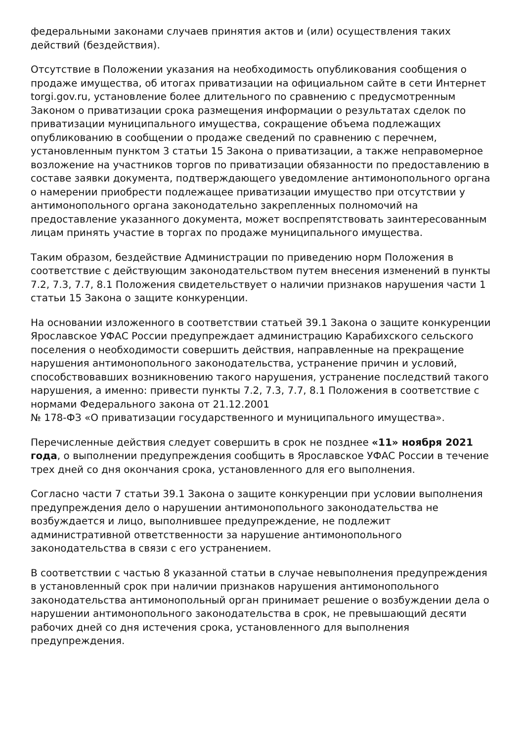федеральными законами случаев принятия актов и (или) осуществления таких действий (бездействия).
Отсутствие в Положении указания на необходимость опубликования сообщения о продаже имущества, об итогах приватизации на официальном сайте в сети Интернет torgi.gov.ru, установление более длительного по сравнению с предусмотренным Законом о приватизации срока размещения информации о результатах сделок по приватизации муниципального имущества, сокращение объема подлежащих опубликованию в сообщении о продаже сведений по сравнению с перечнем, установленным пунктом 3 статьи 15 Закона о приватизации, а также неправомерное возложение на участников торгов по приватизации обязанности по предоставлению в составе заявки документа, подтверждающего уведомление антимонопольного органа о намерении приобрести подлежащее приватизации имущество при отсутствии у антимонопольного органа законодательно закрепленных полномочий на предоставление указанного документа, может воспрепятствовать заинтересованным лицам принять участие в торгах по продаже муниципального имущества.
Таким образом, бездействие Администрации по приведению норм Положения в соответствие с действующим законодательством путем внесения изменений в пункты 7.2, 7.3, 7.7, 8.1 Положения свидетельствует о наличии признаков нарушения части 1 статьи 15 Закона о защите конкуренции.
На основании изложенного в соответствии статьей 39.1 Закона о защите конкуренции Ярославское УФАС России предупреждает администрацию Карабихского сельского поселения о необходимости совершить действия, направленные на прекращение нарушения антимонопольного законодательства, устранение причин и условий, способствовавших возникновению такого нарушения, устранение последствий такого нарушения, а именно: привести пункты 7.2, 7.3, 7.7, 8.1 Положения в соответствие с нормами Федерального закона от 21.12.2001
№ 178-ФЗ «О приватизации государственного и муниципального имущества».
Перечисленные действия следует совершить в срок не позднее «11» ноября 2021 года, о выполнении предупреждения сообщить в Ярославское УФАС России в течение трех дней со дня окончания срока, установленного для его выполнения.
Согласно части 7 статьи 39.1 Закона о защите конкуренции при условии выполнения предупреждения дело о нарушении антимонопольного законодательства не возбуждается и лицо, выполнившее предупреждение, не подлежит административной ответственности за нарушение антимонопольного законодательства в связи с его устранением.
В соответствии с частью 8 указанной статьи в случае невыполнения предупреждения в установленный срок при наличии признаков нарушения антимонопольного законодательства антимонопольный орган принимает решение о возбуждении дела о нарушении антимонопольного законодательства в срок, не превышающий десяти рабочих дней со дня истечения срока, установленного для выполнения предупреждения.